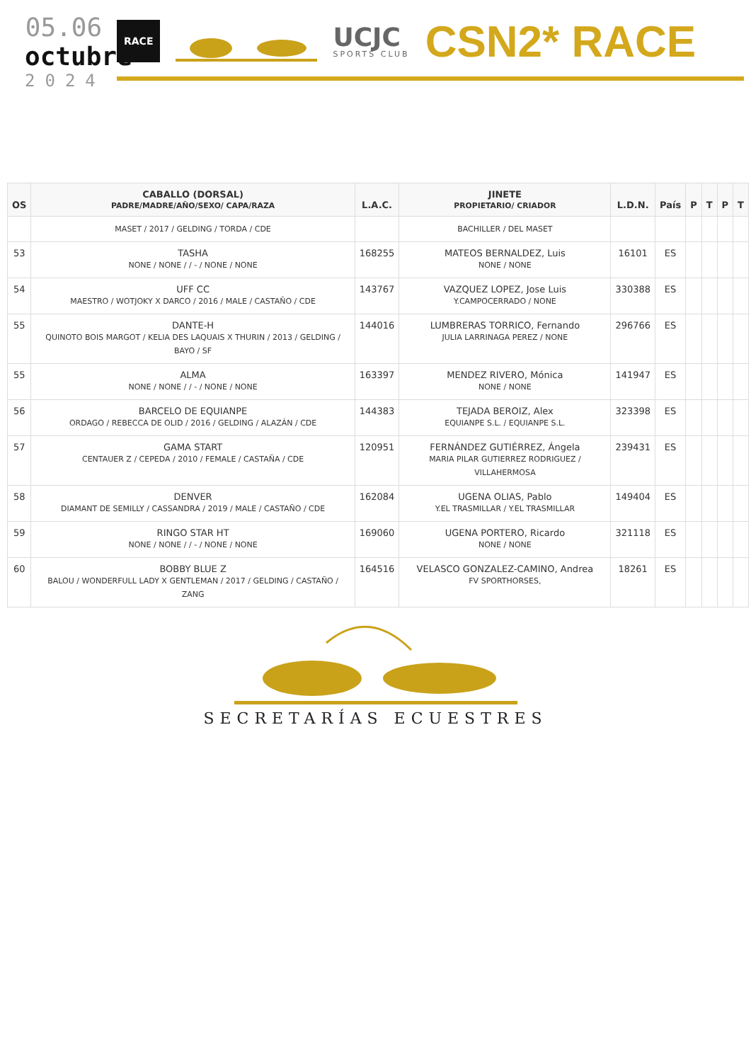05.06
octubre
2024
RACE
UCJC
SPORTS CLUB
CSN2* RACE
| OS | CABALLO (DORSAL) PADRE/MADRE/AÑO/SEXO/ CAPA/RAZA | L.A.C. | JINETE PROPIETARIO/ CRIADOR | L.D.N. | País | P | T | P | T |
| --- | --- | --- | --- | --- | --- | --- | --- | --- | --- |
| | MASET / 2017 / GELDING / TORDA / CDE | | BACHILLER / DEL MASET | | | | | | |
| 53 | TASHA NONE / NONE / / - / NONE / NONE | 168255 | MATEOS BERNALDEZ, Luis NONE / NONE | 16101 | ES | | | | |
| 54 | UFF CC MAESTRO / WOTJOKY X DARCO / 2016 / MALE / CASTAÑO / CDE | 143767 | VAZQUEZ LOPEZ, Jose Luis Y.CAMPOCERRADO / NONE | 330388 | ES | | | | |
| 55 | DANTE-H QUINOTO BOIS MARGOT / KELIA DES LAQUAIS X THURIN / 2013 / GELDING / BAYO / SF | 144016 | LUMBRERAS TORRICO, Fernando JULIA LARRINAGA PEREZ / NONE | 296766 | ES | | | | |
| 55 | ALMA NONE / NONE / / - / NONE / NONE | 163397 | MENDEZ RIVERO, Mónica NONE / NONE | 141947 | ES | | | | |
| 56 | BARCELO DE EQUIANPE ORDAGO / REBECCA DE OLID / 2016 / GELDING / ALAZÁN / CDE | 144383 | TEJADA BEROIZ, Alex EQUIANPE S.L. / EQUIANPE S.L. | 323398 | ES | | | | |
| 57 | GAMA START CENTAUER Z / CEPEDA / 2010 / FEMALE / CASTAÑA / CDE | 120951 | FERNÁNDEZ GUTIÉRREZ, Ángela MARIA PILAR GUTIERREZ RODRIGUEZ / VILLAHERMOSA | 239431 | ES | | | | |
| 58 | DENVER DIAMANT DE SEMILLY / CASSANDRA / 2019 / MALE / CASTAÑO / CDE | 162084 | UGENA OLIAS, Pablo Y.EL TRASMILLAR / Y.EL TRASMILLAR | 149404 | ES | | | | |
| 59 | RINGO STAR HT NONE / NONE / / - / NONE / NONE | 169060 | UGENA PORTERO, Ricardo NONE / NONE | 321118 | ES | | | | |
| 60 | BOBBY BLUE Z BALOU / WONDERFULL LADY X GENTLEMAN / 2017 / GELDING / CASTAÑO / ZANG | 164516 | VELASCO GONZALEZ-CAMINO, Andrea FV SPORTHORSES, | 18261 | ES | | | | |
SECRETARÍAS ECUESTRES